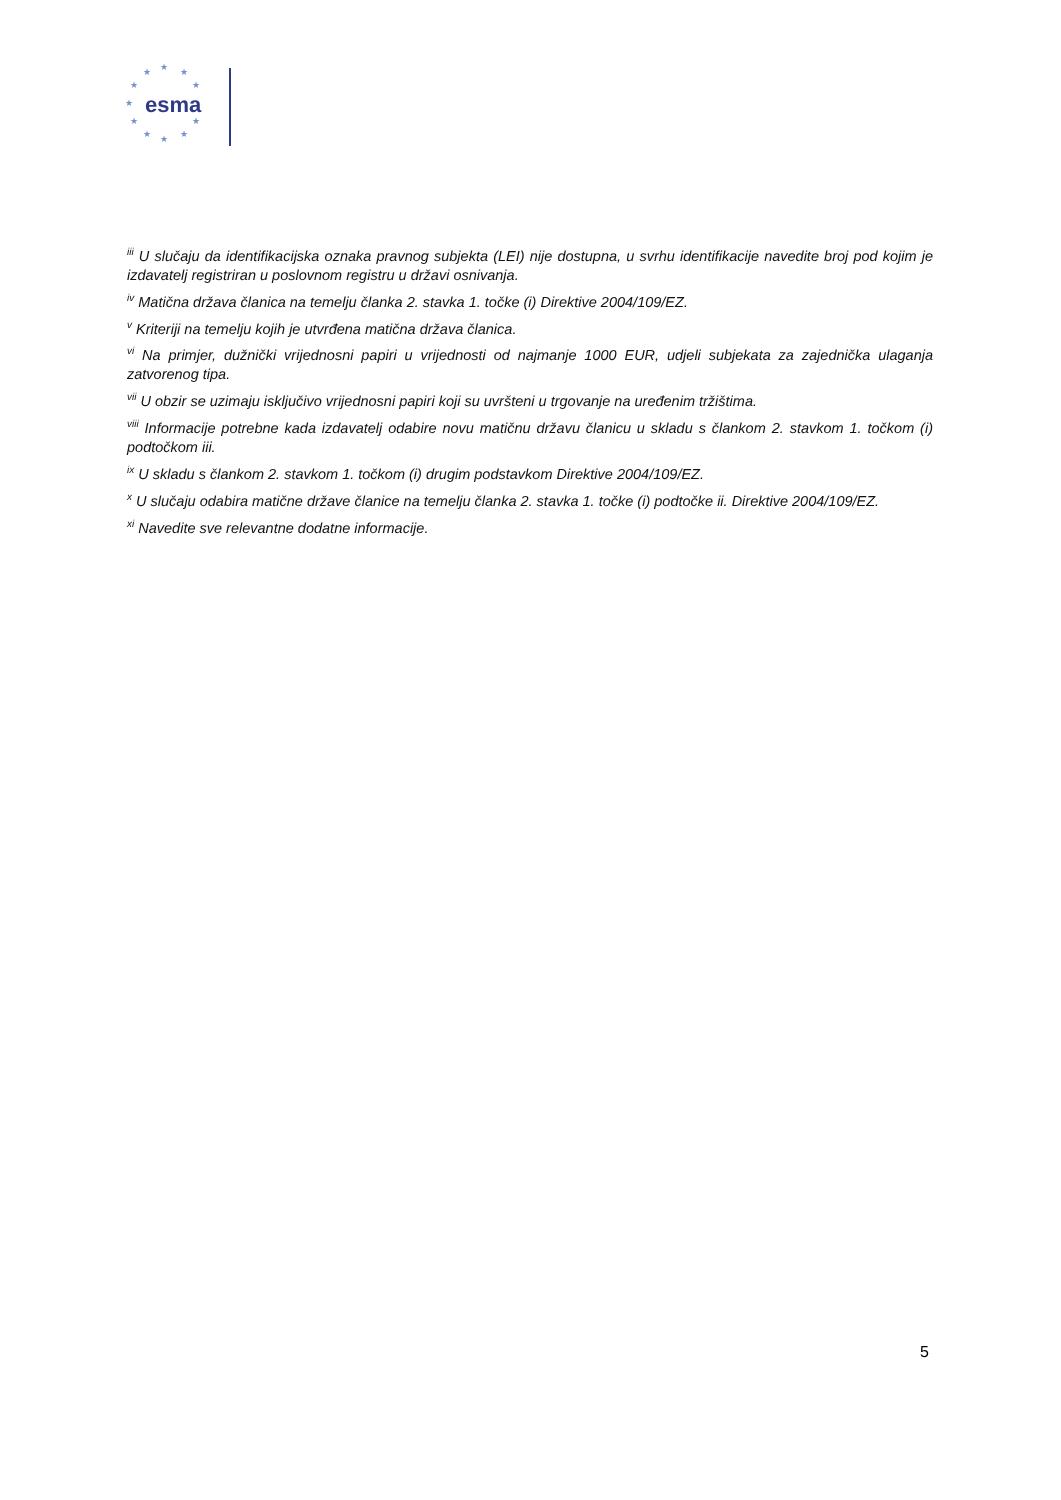★ ★ ★
★ ★
★
★ ★
★ ★ ★
esma
<sup>iii</sup> U slučaju da identifikacijska oznaka pravnog subjekta (LEI) nije dostupna, u svrhu identifikacije navedite broj pod kojim je izdavatelj registriran u poslovnom registru u državi osnivanja.
<sup>iv</sup> Matična država članica na temelju članka 2. stavka 1. točke (i) Direktive 2004/109/EZ.
<sup>v</sup> Kriteriji na temelju kojih je utvrđena matična država članica.
<sup>vi</sup> Na primjer, dužnički vrijednosni papiri u vrijednosti od najmanje 1000 EUR, udjeli subjekata za zajednička ulaganja zatvorenog tipa.
<sup>vii</sup> U obzir se uzimaju isključivo vrijednosni papiri koji su uvršteni u trgovanje na uređenim tržištima.
<sup>viii</sup> Informacije potrebne kada izdavatelj odabire novu matičnu državu članicu u skladu s člankom 2. stavkom 1. točkom (i) podtočkom iii.
<sup>ix</sup> U skladu s člankom 2. stavkom 1. točkom (i) drugim podstavkom Direktive 2004/109/EZ.
<sup>x</sup> U slučaju odabira matične države članice na temelju članka 2. stavka 1. točke (i) podtočke ii. Direktive 2004/109/EZ.
<sup>xi</sup> Navedite sve relevantne dodatne informacije.
5